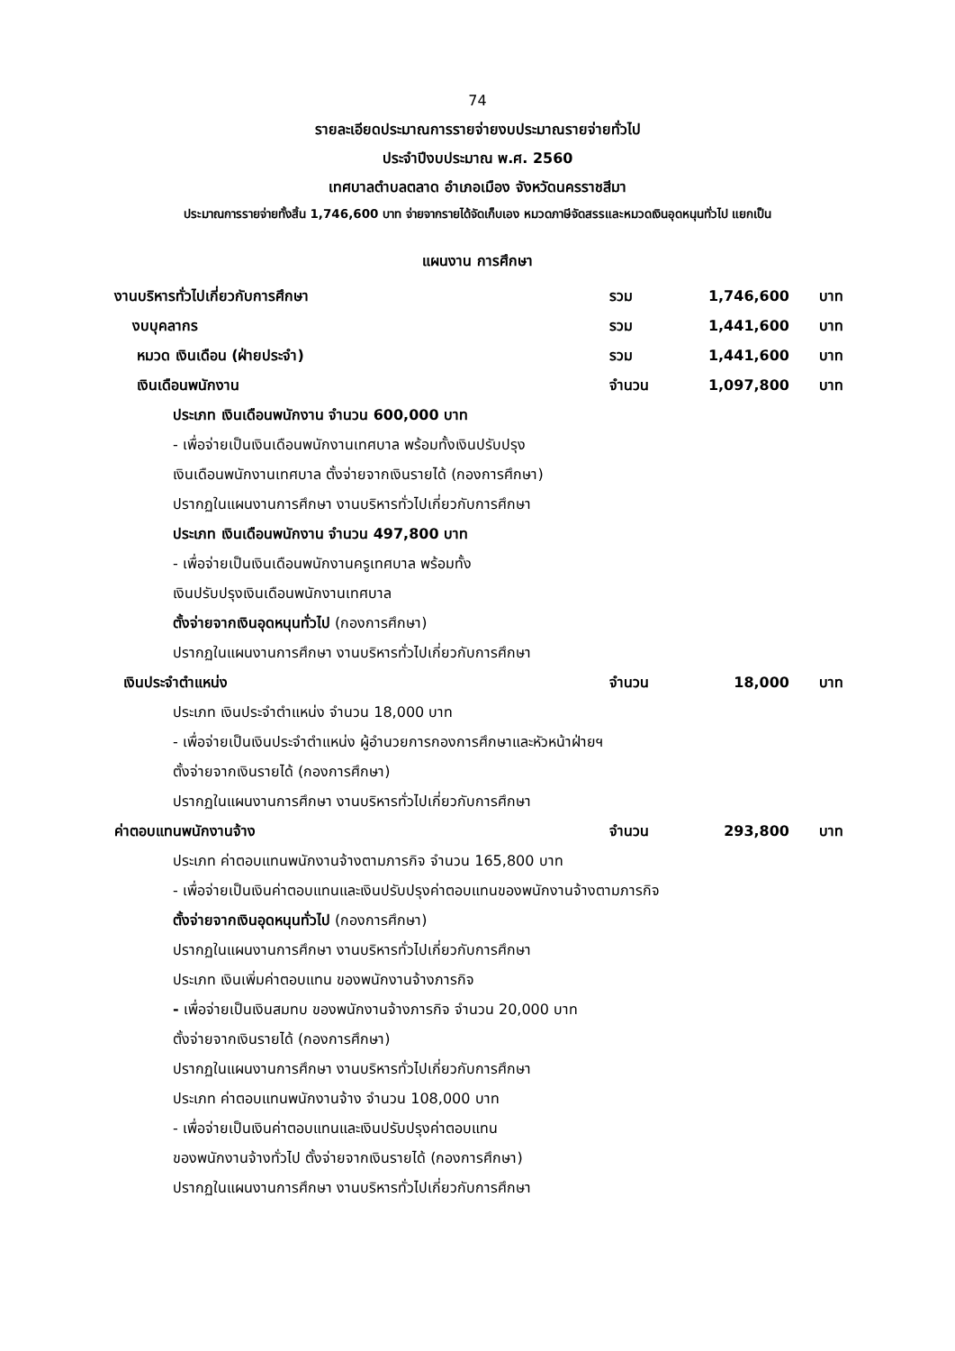74
รายละเอียดประมาณการรายจ่ายงบประมาณรายจ่ายทั่วไป
ประจำปีงบประมาณ พ.ศ. 2560
เทศบาลตำบลตลาด อำเภอเมือง จังหวัดนครราชสีมา
ประมาณการรายจ่ายทั้งสิ้น 1,746,600 บาท จ่ายจากรายได้จัดเก็บเอง หมวดภาษีจัดสรรและหมวดเงินอุดหนุนทั่วไป แยกเป็น
แผนงาน การศึกษา
งานบริหารทั่วไปเกี่ยวกับการศึกษา รวม 1,746,600 บาท
งบบุคลากร รวม 1,441,600 บาท
หมวด เงินเดือน (ฝ่ายประจำ) รวม 1,441,600 บาท
เงินเดือนพนักงาน จำนวน 1,097,800 บาท
ประเภท เงินเดือนพนักงาน จำนวน 600,000 บาท
- เพื่อจ่ายเป็นเงินเดือนพนักงานเทศบาล พร้อมทั้งเงินปรับปรุง
เงินเดือนพนักงานเทศบาล ตั้งจ่ายจากเงินรายได้ (กองการศึกษา)
ปรากฏในแผนงานการศึกษา งานบริหารทั่วไปเกี่ยวกับการศึกษา
ประเภท เงินเดือนพนักงาน จำนวน 497,800 บาท
- เพื่อจ่ายเป็นเงินเดือนพนักงานครูเทศบาล พร้อมทั้ง
เงินปรับปรุงเงินเดือนพนักงานเทศบาล
ตั้งจ่ายจากเงินอุดหนุนทั่วไป (กองการศึกษา)
ปรากฏในแผนงานการศึกษา งานบริหารทั่วไปเกี่ยวกับการศึกษา
เงินประจำตำแหน่ง จำนวน 18,000 บาท
ประเภท เงินประจำตำแหน่ง จำนวน 18,000 บาท
- เพื่อจ่ายเป็นเงินประจำตำแหน่ง ผู้อำนวยการกองการศึกษาและหัวหน้าฝ่ายฯ
ตั้งจ่ายจากเงินรายได้ (กองการศึกษา)
ปรากฏในแผนงานการศึกษา งานบริหารทั่วไปเกี่ยวกับการศึกษา
ค่าตอบแทนพนักงานจ้าง จำนวน 293,800 บาท
ประเภท ค่าตอบแทนพนักงานจ้างตามภารกิจ จำนวน 165,800 บาท
- เพื่อจ่ายเป็นเงินค่าตอบแทนและเงินปรับปรุงค่าตอบแทนของพนักงานจ้างตามภารกิจ
ตั้งจ่ายจากเงินอุดหนุนทั่วไป (กองการศึกษา)
ปรากฏในแผนงานการศึกษา งานบริหารทั่วไปเกี่ยวกับการศึกษา
ประเภท เงินเพิ่มค่าตอบแทน ของพนักงานจ้างภารกิจ
- เพื่อจ่ายเป็นเงินสมทบ ของพนักงานจ้างภารกิจ จำนวน 20,000 บาท
ตั้งจ่ายจากเงินรายได้ (กองการศึกษา)
ปรากฏในแผนงานการศึกษา งานบริหารทั่วไปเกี่ยวกับการศึกษา
ประเภท ค่าตอบแทนพนักงานจ้าง จำนวน 108,000 บาท
- เพื่อจ่ายเป็นเงินค่าตอบแทนและเงินปรับปรุงค่าตอบแทน
ของพนักงานจ้างทั่วไป ตั้งจ่ายจากเงินรายได้ (กองการศึกษา)
ปรากฏในแผนงานการศึกษา งานบริหารทั่วไปเกี่ยวกับการศึกษา